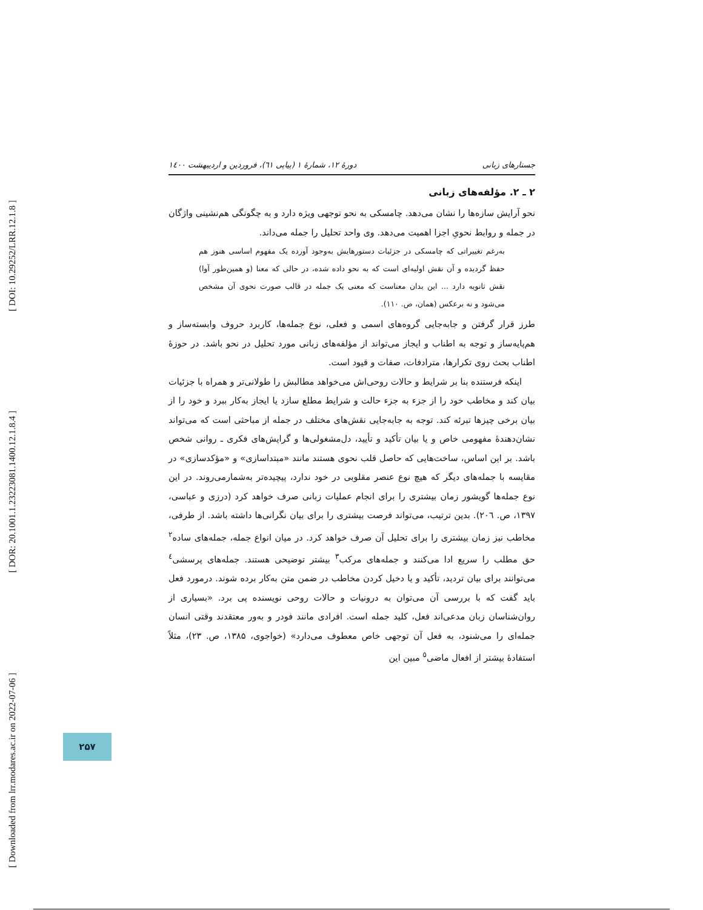[ DOI: 10.29252/LRR.12.1.8 ]
[ DOR: 20.1001.1.23223081.1400.12.1.8.4 ]
[ Downloaded from lrr.modares.ac.ir on 2022-07-06 ]
جستارهای زبانی دورهٔ ۱۲، شمارهٔ ۱ (پیاپی ٦١)، فروردین و اردیبهشت ۱٤۰۰
۲ ـ ۲. مؤلفه‌های زبانی
نحو آرایش سازه‌ها را نشان می‌دهد. چامسکی به نحو توجهی ویژه دارد و به چگونگی هم‌نشینی واژگان در جمله و روابط نحویِ اجزا اهمیت می‌دهد. وی واحد تحلیل را جمله می‌داند.
به‌رغم تغییراتی که چامسکی در جزئیات دستورهایش به‌وجود آورده یک مفهوم اساسی هنوز هم حفظ گردیده و آن نقش اولیه‌ای است که به نحو داده شده، در حالی که معنا (و همین‌طور آوا) نقش ثانویه دارد ... این بدان معناست که معنی یک جمله در قالب صورت نحوی آن مشخص می‌شود و نه برعکس (همان، ص. ۱۱۰).
طرز قرار گرفتن و جابه‌جایی گروه‌های اسمی و فعلی، نوع جمله‌ها، کاربرد حروف وابسته‌ساز و هم‌پایه‌ساز و توجه به اطناب و ایجاز می‌تواند از مؤلفه‌های زبانی مورد تحلیل در نحو باشد. در حوزهٔ اطناب بحث روی تکرارها، مترادفات، صفات و قیود است.
اینکه فرستنده بنا بر شرایط و حالات روحی‌اش می‌خواهد مطالبش را طولانی‌تر و همراه با جزئیات بیان کند و مخاطب خود را از جزء به جزء حالت و شرایط مطلع سازد یا ایجاز به‌کار ببرد و خود را از بیان برخی چیزها تبرئه کند. توجه به جابه‌جایی نقش‌های مختلف در جمله از مباحثی است که می‌تواند نشان‌دهندهٔ مفهومی خاص و یا بیان تأکید و تأیید، دل‌مشغولی‌ها و گرایش‌های فکری ـ روانی شخص باشد. بر این اساس، ساخت‌هایی که حاصل قلب نحوی هستند مانند «مبتداسازی» و «مؤکدسازی» در مقایسه با جمله‌های دیگر که هیچ نوع عنصر مقلوبی در خود ندارد، پیچیده‌تر به‌شمارمی‌روند. در این نوع جمله‌ها گویشور زمان بیشتری را برای انجام عملیات زبانی صرف خواهد کرد (درزی و عباسی، ۱۳۹۷، ص. ۲۰٦). بدین ترتیب، می‌تواند فرصت بیشتری را برای بیان نگرانی‌ها داشته باشد. از طرفی، مخاطب نیز زمان بیشتری را برای تحلیل آن صرف خواهد کرد. در میان انواع جمله، جمله‌های ساده<sup>۲</sup> حق مطلب را سریع ادا می‌کنند و جمله‌های مرکب<sup>۳</sup> بیشتر توضیحی هستند. جمله‌های پرسشی<sup>٤</sup> می‌توانند برای بیان تردید، تأکید و یا دخیل کردن مخاطب در ضمن متن به‌کار برده شوند. درمورد فعل باید گفت که با بررسی آن می‌توان به درونیات و حالات روحی نویسنده پی برد. «بسیاری از روان‌شناسان زبان مدعی‌اند فعل، کلید جمله است. افرادی مانند فودر و به‌ور معتقدند وقتی انسان جمله‌ای را می‌شنود، به فعل آن توجهی خاص معطوف می‌دارد» (خواجوی، ۱۳۸۵، ص. ۲۳)، مثلاً استفادهٔ بیشتر از افعال ماضی<sup>٥</sup> مبین این
۲۵۷